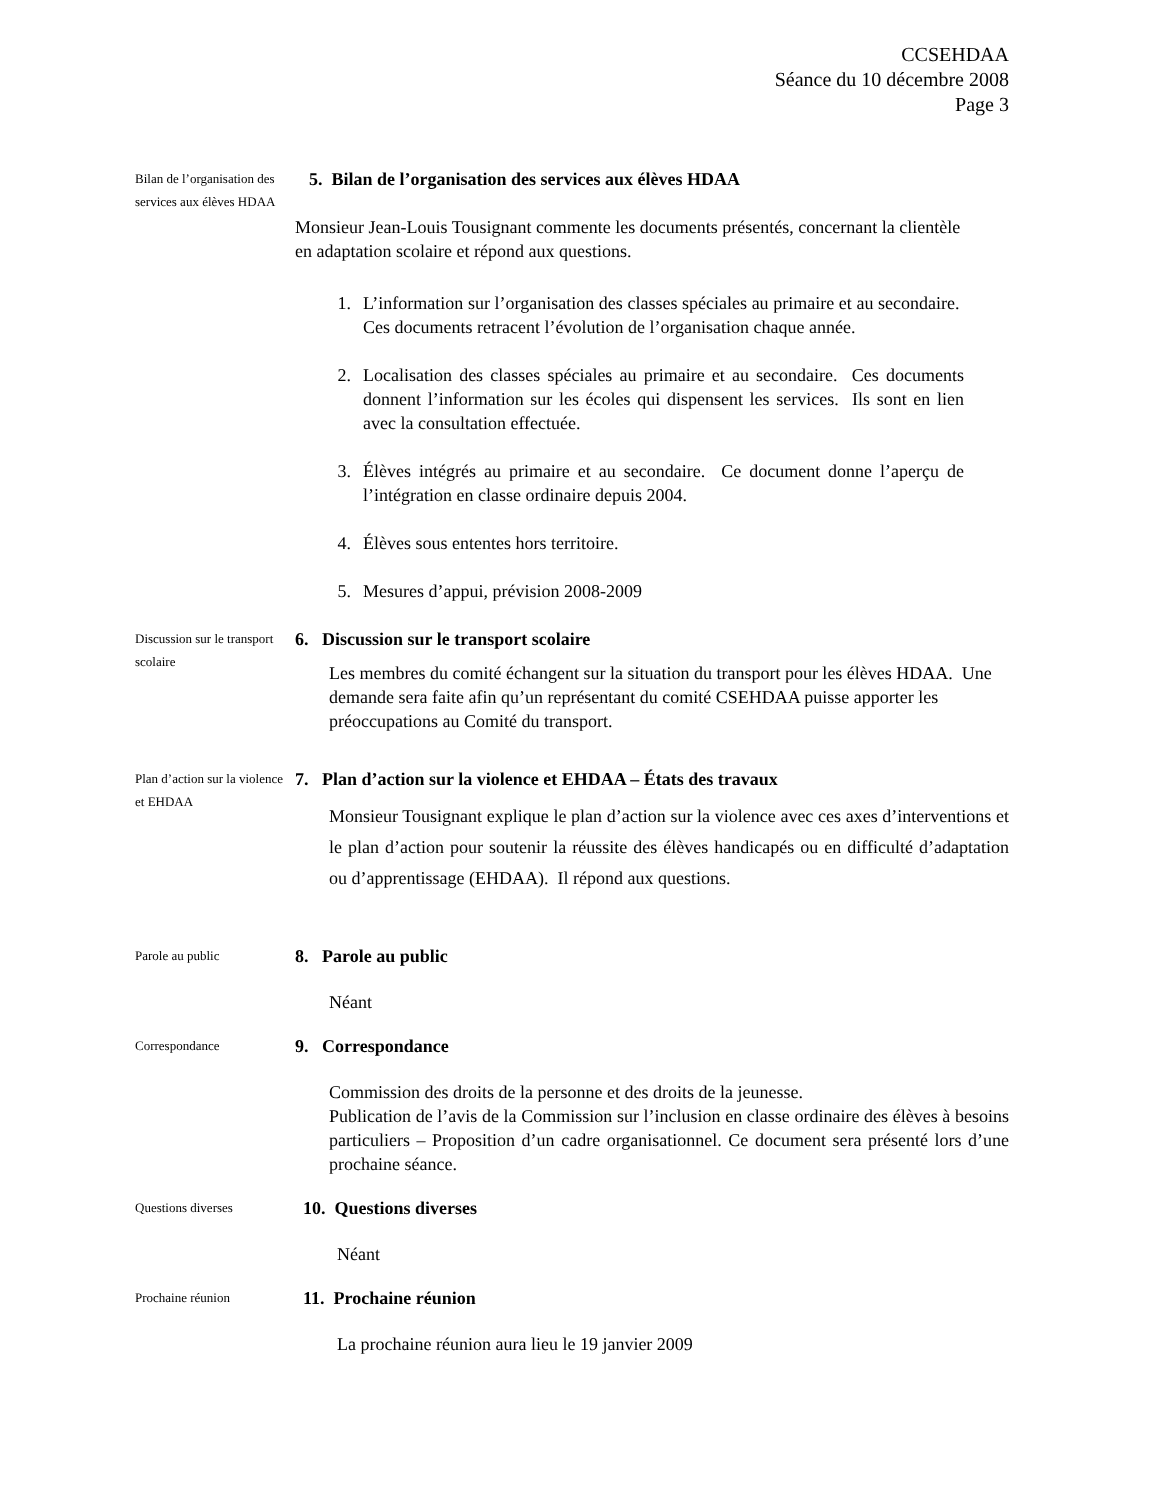CCSEHDAA
Séance du 10 décembre 2008
Page 3
Bilan de l’organisation des services aux élèves HDAA
5. Bilan de l’organisation des services aux élèves HDAA
Monsieur Jean-Louis Tousignant commente les documents présentés, concernant la clientèle en adaptation scolaire et répond aux questions.
1. L’information sur l’organisation des classes spéciales au primaire et au secondaire. Ces documents retracent l’évolution de l’organisation chaque année.
2. Localisation des classes spéciales au primaire et au secondaire. Ces documents donnent l’information sur les écoles qui dispensent les services. Ils sont en lien avec la consultation effectuée.
3. Élèves intégrés au primaire et au secondaire. Ce document donne l’aperçu de l’intégration en classe ordinaire depuis 2004.
4. Élèves sous ententes hors territoire.
5. Mesures d’appui, prévision 2008-2009
Discussion sur le transport scolaire
6. Discussion sur le transport scolaire
Les membres du comité échangent sur la situation du transport pour les élèves HDAA. Une demande sera faite afin qu’un représentant du comité CSEHDAA puisse apporter les préoccupations au Comité du transport.
Plan d’action sur la violence et EHDAA
7. Plan d’action sur la violence et EHDAA – États des travaux
Monsieur Tousignant explique le plan d’action sur la violence avec ces axes d’interventions et le plan d’action pour soutenir la réussite des élèves handicapés ou en difficulté d’adaptation ou d’apprentissage (EHDAA). Il répond aux questions.
Parole au public
8. Parole au public
Néant
Correspondance
9. Correspondance
Commission des droits de la personne et des droits de la jeunesse.
Publication de l’avis de la Commission sur l’inclusion en classe ordinaire des élèves à besoins particuliers – Proposition d’un cadre organisationnel. Ce document sera présenté lors d’une prochaine séance.
Questions diverses
10. Questions diverses
Néant
Prochaine réunion
11. Prochaine réunion
La prochaine réunion aura lieu le 19 janvier 2009